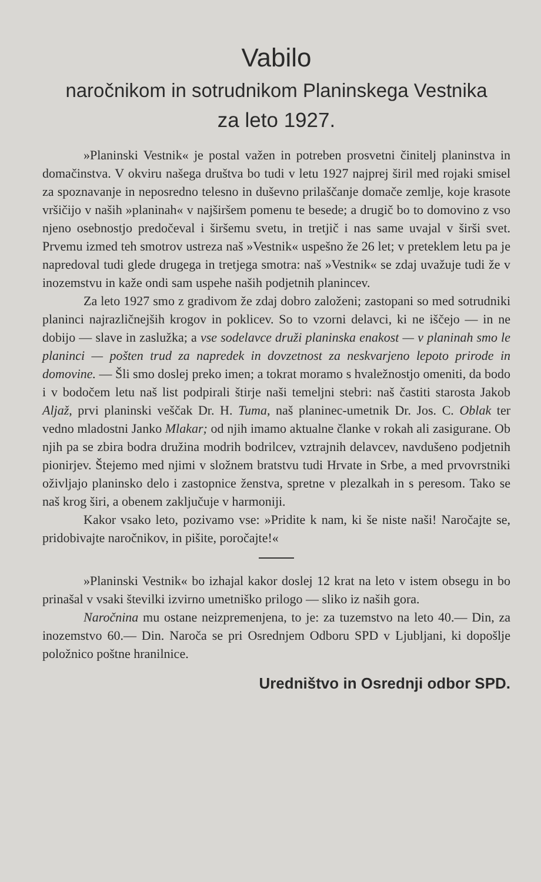Vabilo
naročnikom in sotrudnikom Planinskega Vestnika
za leto 1927.
»Planinski Vestnik« je postal važen in potreben prosvetni činitelj planinstva in domačinstva. V okviru našega društva bo tudi v letu 1927 najprej širil med rojaki smisel za spoznavanje in neposredno telesno in duševno prilaščanje domače zemlje, koje krasote vršičijo v naših »planinah« v najširšem pomenu te besede; a drugič bo to domovino z vso njeno osebnostjo predočeval i širšemu svetu, in tretjič i nas same uvajal v širši svet. Prvemu izmed teh smotrov ustreza naš »Vestnik« uspešno že 26 let; v preteklem letu pa je napredoval tudi glede drugega in tretjega smotra: naš »Vestnik« se zdaj uvažuje tudi že v inozemstvu in kaže ondi sam uspehe naših podjetnih planincev.
Za leto 1927 smo z gradivom že zdaj dobro založeni; zastopani so med sotrudniki planinci najrazličnejših krogov in poklicev. So to vzorni delavci, ki ne iščejo — in ne dobijo — slave in zaslužka; a vse sodelavce druži planinska enakost — v planinah smo le planinci — pošten trud za napredek in dovzetnost za neskvarjeno lepoto prirode in domovine. — Šli smo doslej preko imen; a tokrat moramo s hvaležnostjo omeniti, da bodo i v bodočem letu naš list podpirali štirje naši temeljni stebri: naš častiti starosta Jakob Aljaž, prvi planinski veščak Dr. H. Tuma, naš planinec-umetnik Dr. Jos. C. Oblak ter vedno mladostni Janko Mlakar; od njih imamo aktualne članke v rokah ali zasigurane. Ob njih pa se zbira bodra družina modrih bodrilcev, vztrajnih delavcev, navdušeno podjetnih pionirjev. Štejemo med njimi v složnem bratstvu tudi Hrvate in Srbe, a med prvovrstniki oživljajo planinsko delo i zastopnice ženstva, spretne v plezalkah in s peresom. Tako se naš krog širi, a obenem zaključuje v harmoniji.
Kakor vsako leto, pozivamo vse: »Pridite k nam, ki še niste naši! Naročajte se, pridobivajte naročnikov, in pišite, poročajte!«
»Planinski Vestnik« bo izhajal kakor doslej 12 krat na leto v istem obsegu in bo prinašal v vsaki številki izvirno umetniško prilogo — sliko iz naših gora.
Naročnina mu ostane neizpremenjena, to je: za tuzemstvo na leto 40.— Din, za inozemstvo 60.— Din. Naroča se pri Osrednjem Odboru SPD v Ljubljani, ki dopošlje položnico poštne hranilnice.
Uredništvo in Osrednji odbor SPD.